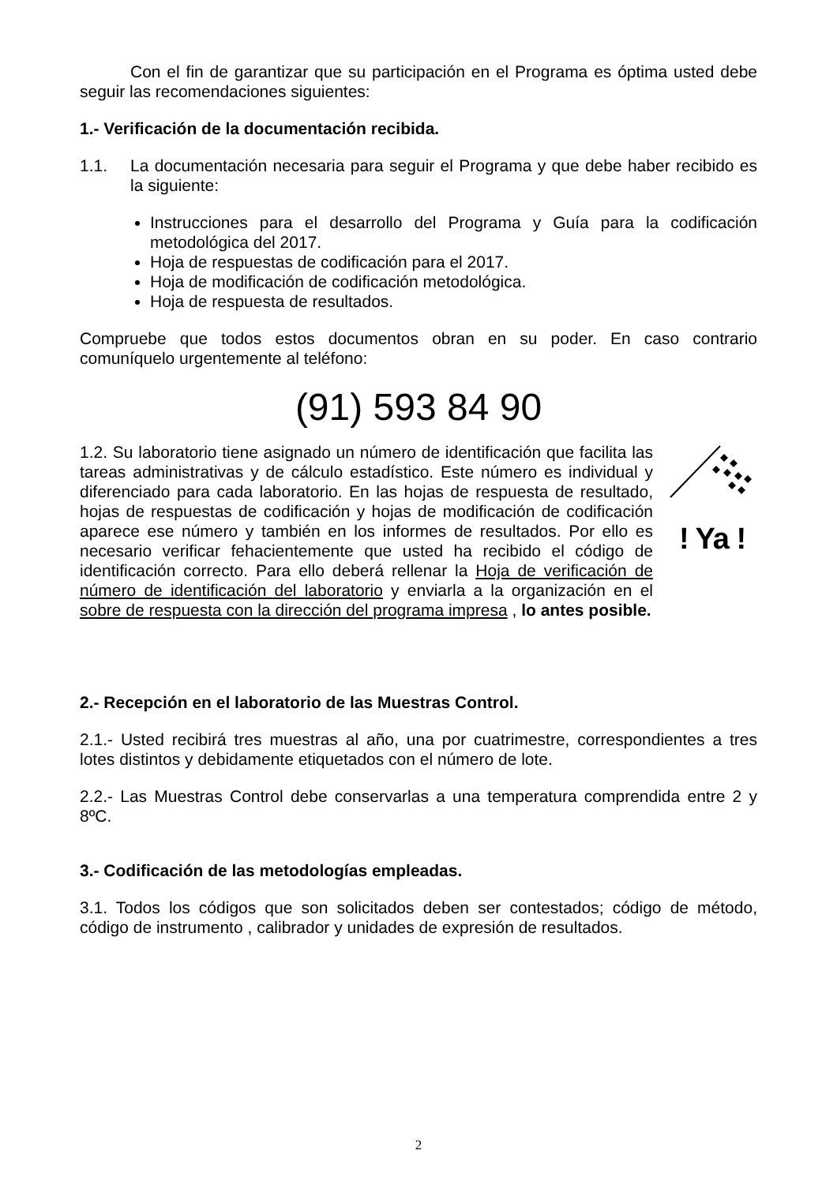Con el fin de garantizar que su participación en el Programa es óptima usted debe seguir las recomendaciones siguientes:
1.- Verificación de la documentación recibida.
1.1. La documentación necesaria para seguir el Programa y que debe haber recibido es la siguiente:
Instrucciones para el desarrollo del Programa y Guía para la codificación metodológica del 2017.
Hoja de respuestas de codificación para el 2017.
Hoja de modificación de codificación metodológica.
Hoja de respuesta de resultados.
Compruebe que todos estos documentos obran en su poder. En caso contrario comuníquelo urgentemente al teléfono:
(91) 593 84 90
1.2. Su laboratorio tiene asignado un número de identificación que facilita las tareas administrativas y de cálculo estadístico. Este número es individual y diferenciado para cada laboratorio. En las hojas de respuesta de resultado, hojas de respuestas de codificación y hojas de modificación de codificación aparece ese número y también en los informes de resultados. Por ello es necesario verificar fehacientemente que usted ha recibido el código de identificación correcto. Para ello deberá rellenar la Hoja de verificación de número de identificación del laboratorio y enviarla a la organización en el sobre de respuesta con la dirección del programa impresa , lo antes posible.
! Ya !
2.- Recepción en el laboratorio de las Muestras Control.
2.1.- Usted recibirá tres muestras al año, una por cuatrimestre, correspondientes a tres lotes distintos y debidamente etiquetados con el número de lote.
2.2.- Las Muestras Control debe conservarlas a una temperatura comprendida entre 2 y 8ºC.
3.- Codificación de las metodologías empleadas.
3.1. Todos los códigos que son solicitados deben ser contestados; código de método, código de instrumento , calibrador y unidades de expresión de resultados.
2